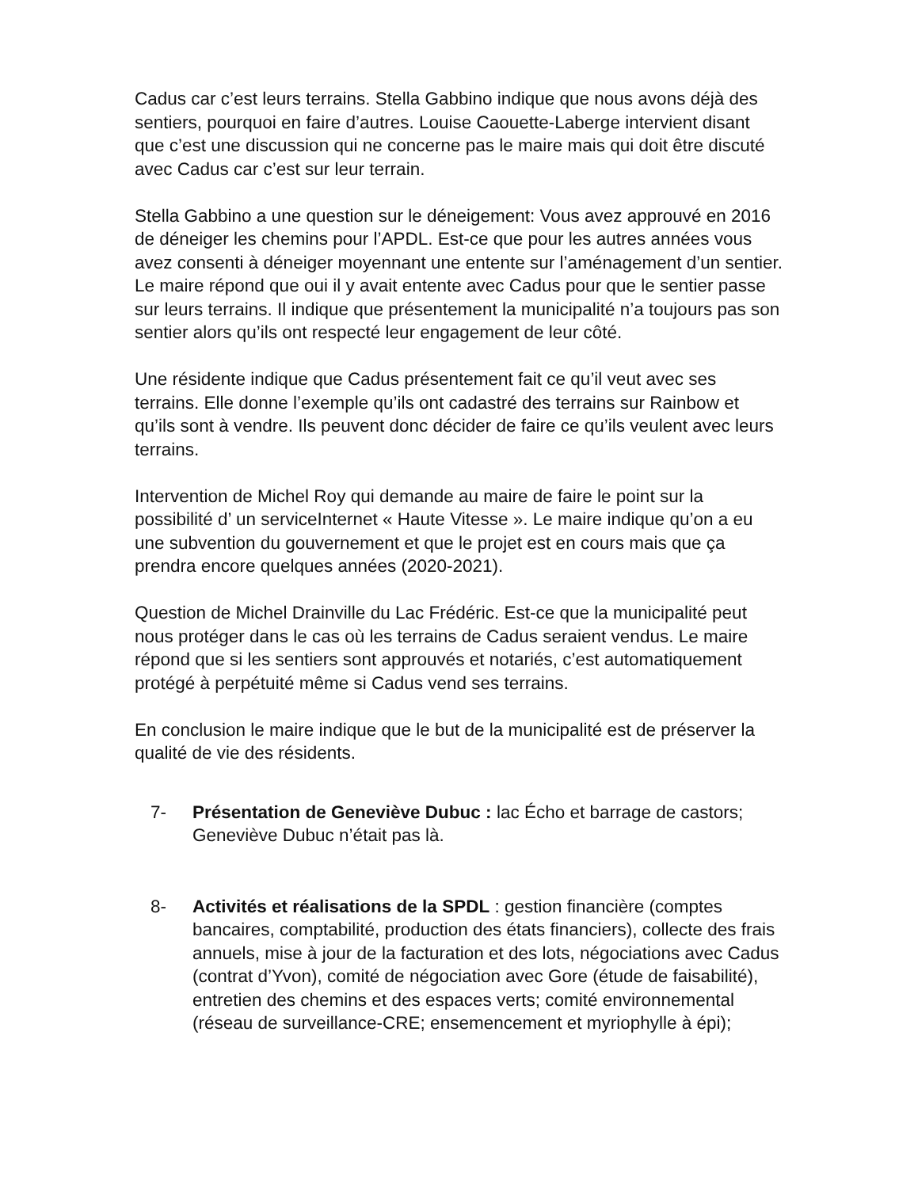Cadus car c’est leurs terrains. Stella Gabbino indique que nous avons déjà des sentiers, pourquoi en faire d’autres. Louise Caouette-Laberge intervient disant que c’est une discussion qui ne concerne pas le maire mais qui doit être discuté avec Cadus car c’est sur leur terrain.
Stella Gabbino a une question sur le déneigement: Vous avez approuvé en 2016 de déneiger les chemins pour l’APDL. Est-ce que pour les autres années vous avez consenti à déneiger moyennant une entente sur l’aménagement d’un sentier. Le maire répond que oui il y avait entente avec Cadus pour que le sentier passe sur leurs terrains. Il indique que présentement la municipalité n’a toujours pas son sentier alors qu’ils ont respecté leur engagement de leur côté.
Une résidente indique que Cadus présentement fait ce qu’il veut avec ses terrains. Elle donne l’exemple qu’ils ont cadastré des terrains sur Rainbow et qu’ils sont à vendre. Ils peuvent donc décider de faire ce qu’ils veulent avec leurs terrains.
Intervention de Michel Roy qui demande au maire de faire le point sur la possibilité d’ un serviceInternet « Haute Vitesse ». Le maire indique qu’on a eu une subvention du gouvernement et que le projet est en cours mais que ça prendra encore quelques années (2020-2021).
Question de Michel Drainville du Lac Frédéric. Est-ce que la municipalité peut nous protéger dans le cas où les terrains de Cadus seraient vendus. Le maire répond que si les sentiers sont approuvés et notariés, c’est automatiquement protégé à perpétuité même si Cadus vend ses terrains.
En conclusion le maire indique que le but de la municipalité est de préserver la qualité de vie des résidents.
7- Présentation de Geneviève Dubuc : lac Écho et barrage de castors; Geneviève Dubuc n’était pas là.
8- Activités et réalisations de la SPDL : gestion financière (comptes bancaires, comptabilité, production des états financiers), collecte des frais annuels, mise à jour de la facturation et des lots, négociations avec Cadus (contrat d’Yvon), comité de négociation avec Gore (étude de faisabilité), entretien des chemins et des espaces verts; comité environnemental (réseau de surveillance-CRE; ensemencement et myriophylle à épi);